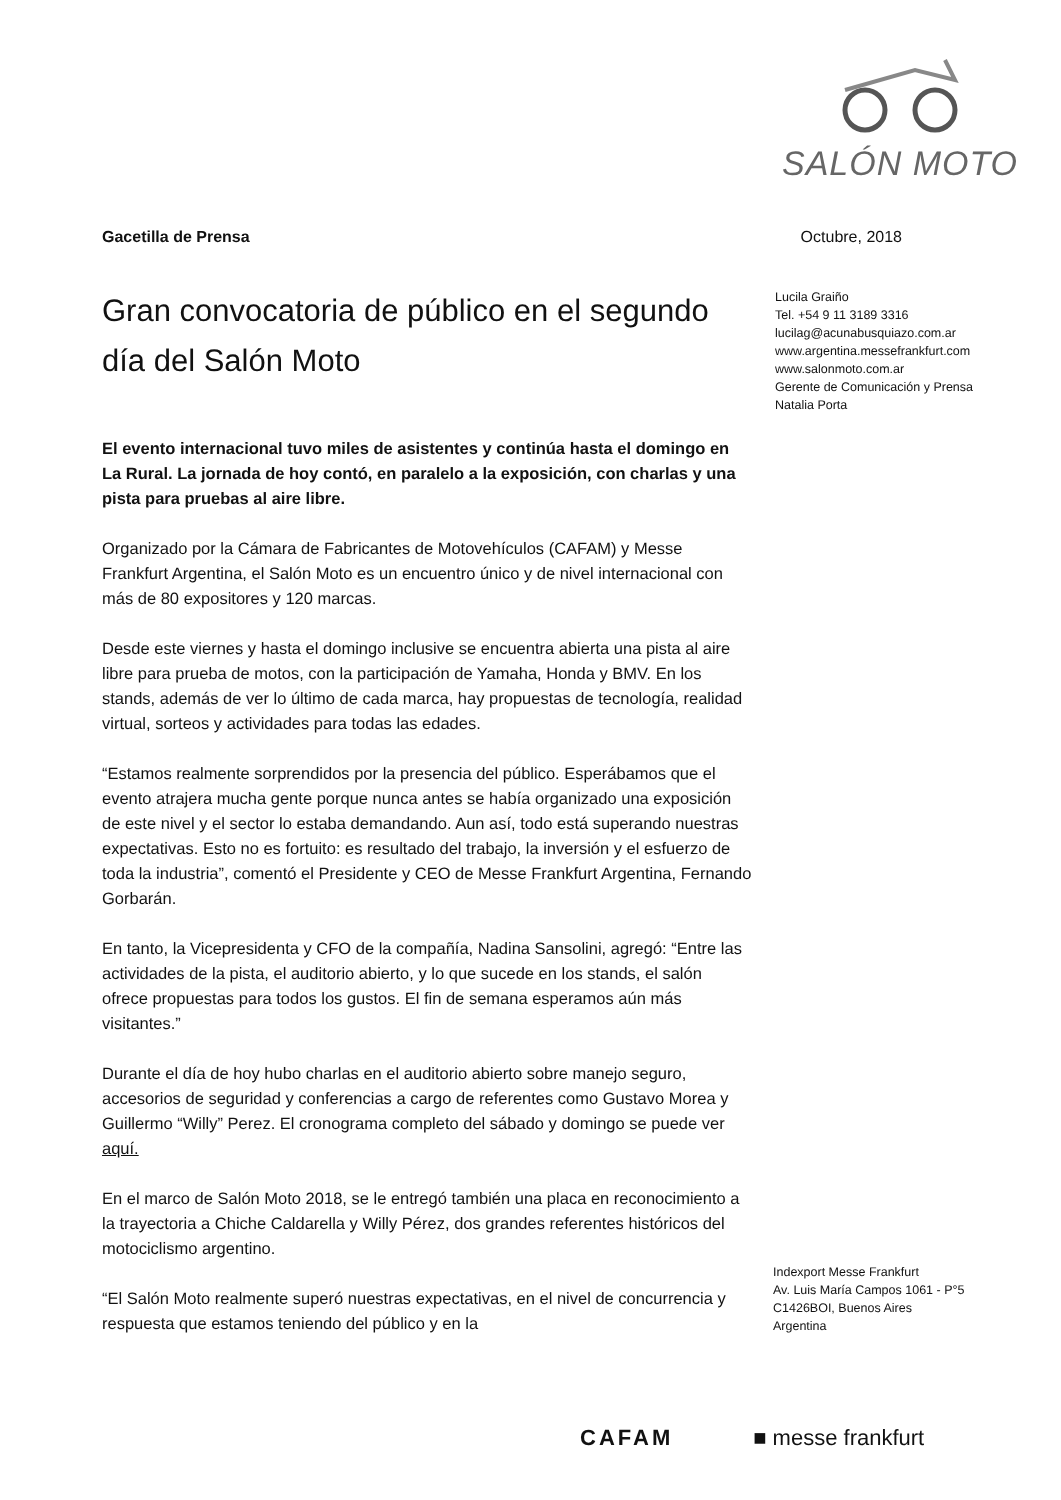SALÓN MOTO
Gacetilla de Prensa Octubre, 2018
Gran convocatoria de público en el segundo día del Salón Moto
El evento internacional tuvo miles de asistentes y continúa hasta el domingo en La Rural. La jornada de hoy contó, en paralelo a la exposición, con charlas y una pista para pruebas al aire libre.
Organizado por la Cámara de Fabricantes de Motovehículos (CAFAM) y Messe Frankfurt Argentina, el Salón Moto es un encuentro único y de nivel internacional con más de 80 expositores y 120 marcas.
Desde este viernes y hasta el domingo inclusive se encuentra abierta una pista al aire libre para prueba de motos, con la participación de Yamaha, Honda y BMV. En los stands, además de ver lo último de cada marca, hay propuestas de tecnología, realidad virtual, sorteos y actividades para todas las edades.
“Estamos realmente sorprendidos por la presencia del público. Esperábamos que el evento atrajera mucha gente porque nunca antes se había organizado una exposición de este nivel y el sector lo estaba demandando. Aun así, todo está superando nuestras expectativas. Esto no es fortuito: es resultado del trabajo, la inversión y el esfuerzo de toda la industria”, comentó el Presidente y CEO de Messe Frankfurt Argentina, Fernando Gorbarán.
En tanto, la Vicepresidenta y CFO de la compañía, Nadina Sansolini, agregó: “Entre las actividades de la pista, el auditorio abierto, y lo que sucede en los stands, el salón ofrece propuestas para todos los gustos. El fin de semana esperamos aún más visitantes.”
Durante el día de hoy hubo charlas en el auditorio abierto sobre manejo seguro, accesorios de seguridad y conferencias a cargo de referentes como Gustavo Morea y Guillermo “Willy” Perez. El cronograma completo del sábado y domingo se puede ver aquí.
En el marco de Salón Moto 2018, se le entregó también una placa en reconocimiento a la trayectoria a Chiche Caldarella y Willy Pérez, dos grandes referentes históricos del motociclismo argentino.
“El Salón Moto realmente superó nuestras expectativas, en el nivel de concurrencia y respuesta que estamos teniendo del público y en la
Lucila Graiño
Tel. +54 9 11 3189 3316
lucilag@acunabusquiazo.com.ar
www.argentina.messefrankfurt.com
www.salonmoto.com.ar
Gerente de Comunicación y Prensa
Natalia Porta
Indexport Messe Frankfurt
Av. Luis María Campos 1061 - P°5
C1426BOI, Buenos Aires
Argentina
CAFAM ■ messe frankfurt